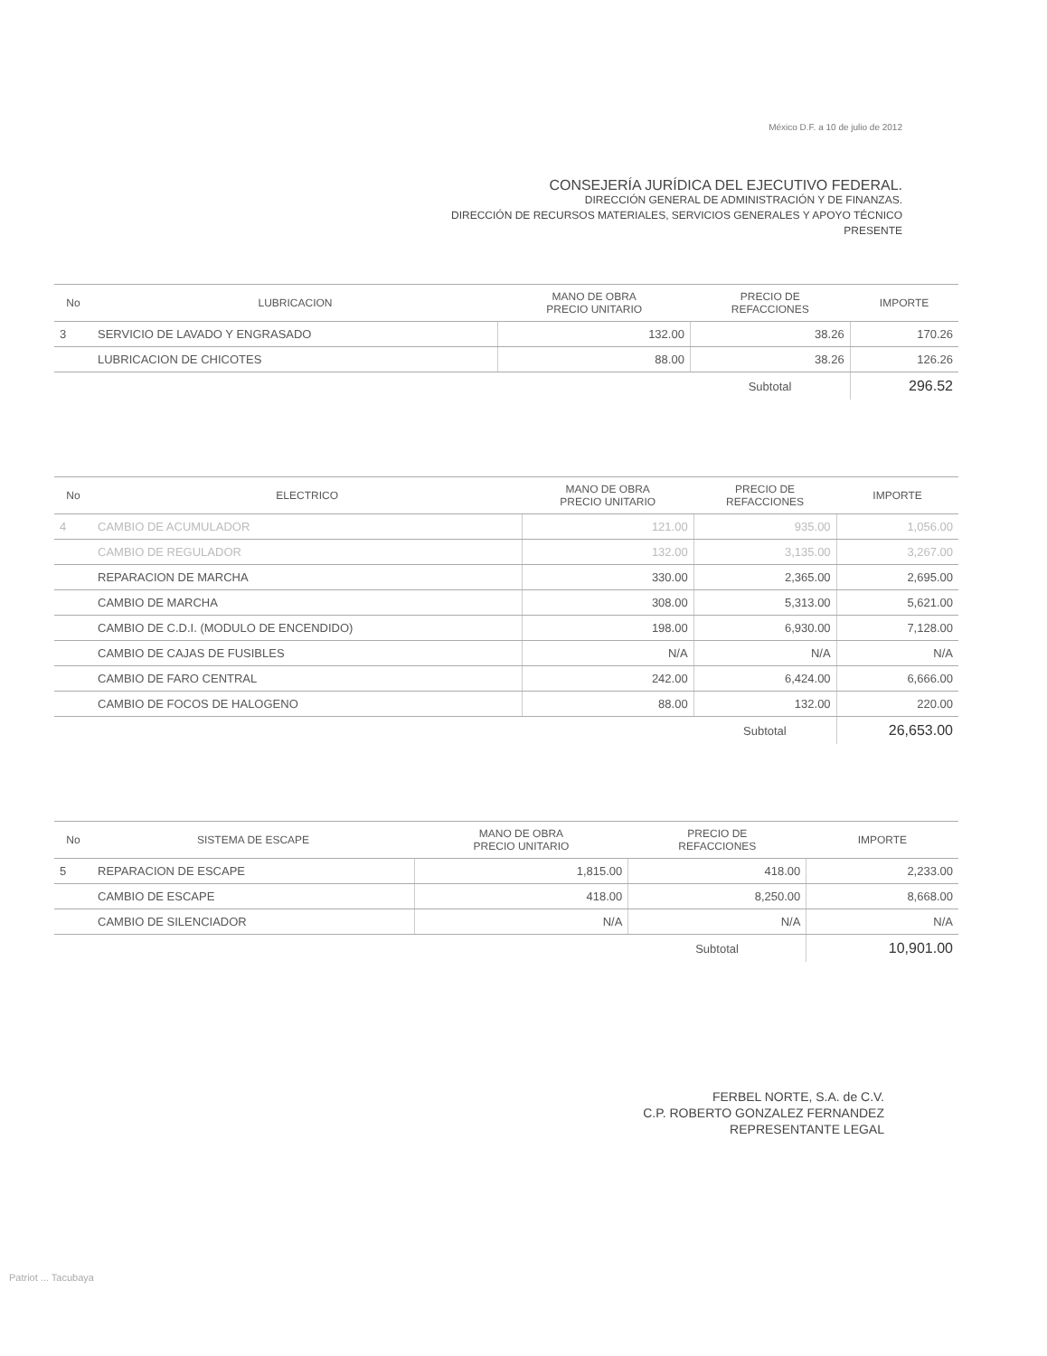México D.F. a 10 de julio de 2012
CONSEJERÍA JURÍDICA DEL EJECUTIVO FEDERAL.
DIRECCIÓN GENERAL DE ADMINISTRACIÓN Y DE FINANZAS.
DIRECCIÓN DE RECURSOS MATERIALES, SERVICIOS GENERALES Y APOYO TÉCNICO
PRESENTE
| No | LUBRICACION | MANO DE OBRA PRECIO UNITARIO | PRECIO DE REFACCIONES | IMPORTE |
| --- | --- | --- | --- | --- |
| 3 | SERVICIO DE LAVADO Y ENGRASADO | 132.00 | 38.26 | 170.26 |
| | LUBRICACION DE CHICOTES | 88.00 | 38.26 | 126.26 |
| | | | Subtotal | 296.52 |
| No | ELECTRICO | MANO DE OBRA PRECIO UNITARIO | PRECIO DE REFACCIONES | IMPORTE |
| --- | --- | --- | --- | --- |
| 4 | CAMBIO DE ACUMULADOR | 121.00 | 935.00 | 1,056.00 |
| | CAMBIO DE REGULADOR | 132.00 | 3,135.00 | 3,267.00 |
| | REPARACION DE MARCHA | 330.00 | 2,365.00 | 2,695.00 |
| | CAMBIO DE MARCHA | 308.00 | 5,313.00 | 5,621.00 |
| | CAMBIO DE C.D.I. (MODULO DE ENCENDIDO) | 198.00 | 6,930.00 | 7,128.00 |
| | CAMBIO DE CAJAS DE FUSIBLES | N/A | N/A | N/A |
| | CAMBIO DE FARO CENTRAL | 242.00 | 6,424.00 | 6,666.00 |
| | CAMBIO DE FOCOS DE HALOGENO | 88.00 | 132.00 | 220.00 |
| | | | Subtotal | 26,653.00 |
| No | SISTEMA DE ESCAPE | MANO DE OBRA PRECIO UNITARIO | PRECIO DE REFACCIONES | IMPORTE |
| --- | --- | --- | --- | --- |
| 5 | REPARACION DE ESCAPE | 1,815.00 | 418.00 | 2,233.00 |
| | CAMBIO DE ESCAPE | 418.00 | 8,250.00 | 8,668.00 |
| | CAMBIO DE SILENCIADOR | N/A | N/A | N/A |
| | | | Subtotal | 10,901.00 |
FERBEL NORTE, S.A. de C.V.
C.P. ROBERTO GONZALEZ FERNANDEZ
REPRESENTANTE LEGAL
Patriot ... Tacubaya